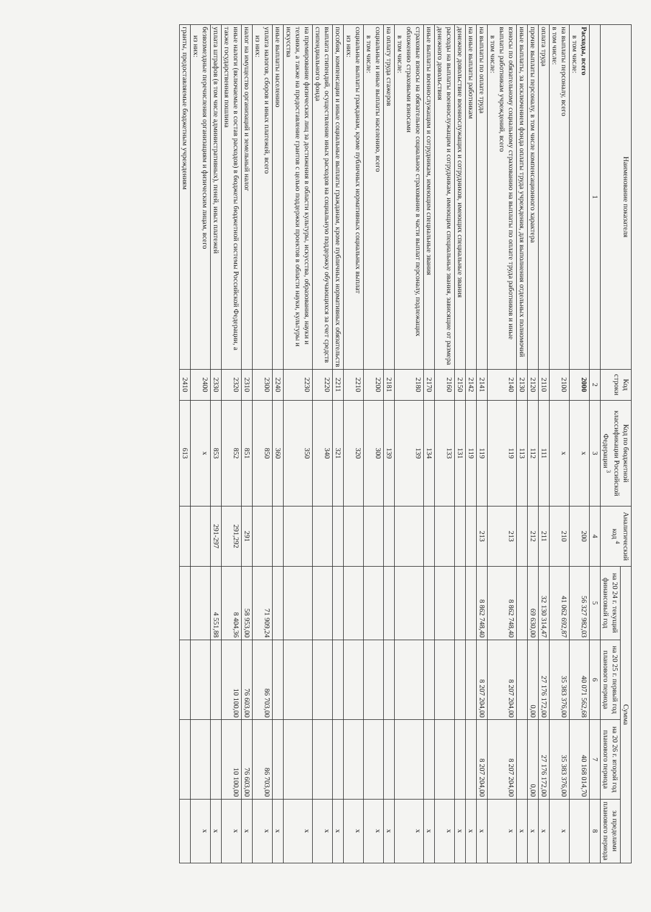| Наименование показателя | Код строки | Код по бюджетной классификации Российской Федерации <sup>3</sup> | Аналитический код <sup>4</sup> | Сумма | | | |
| --- | --- | --- | --- | --- | --- | --- | --- |
| | | | | на 20 24 г. текущий финансовый год | на 20 25 г. первый год планового периода | на 20 26 г. второй год планового периода | за пределами планового периода |
| 1 | 2 | 3 | 4 | 5 | 6 | 7 | 8 |
| Расходы, всего в том числе: | 2000 | x | 200 | 56 327 982,03 | 40 071 562,68 | 40 168 014,70 | |
| на выплаты персоналу, всего в том числе: | 2100 | x | 210 | 41 062 692,87 | 35 383 376,00 | 35 383 376,00 | x |
| оплата труда | 2110 | 111 | 211 | 32 130 314,47 | 27 176 172,00 | 27 176 172,00 | x |
| прочие выплаты персоналу, в том числе компенсационного характера | 2120 | 112 | 212 | 69 630,00 | 0,00 | 0,00 | x |
| иные выплаты, за исключением фонда оплаты труда учреждения, для выполнения отдельных полномочий | 2130 | 113 | | | | | x |
| взносы по обязательному социальному страхованию на выплаты по оплате труда работников и иные выплаты работникам учреждений, всего в том числе: | 2140 | 119 | 213 | 8 862 748,40 | 8 207 204,00 | 8 207 204,00 | x |
| на выплаты по оплате труда | 2141 | 119 | 213 | 8 862 748,40 | 8 207 204,00 | 8 207 204,00 | x |
| на иные выплаты работникам | 2142 | 119 | | | | | x |
| денежное довольствие военнослужащих и сотрудников, имеющих специальные звания | 2150 | 131 | | | | | x |
| расходы на выплаты военнослужащим и сотрудникам, имеющим специальные звания, зависящие от размера денежного довольствия | 2160 | 133 | | | | | x |
| иные выплаты военнослужащим и сотрудникам, имеющим специальные звания | 2170 | 134 | | | | | x |
| страховые взносы на обязательное социальное страхование в части выплат персоналу, подлежащих обложению страховыми взносами в том числе: | 2180 | 139 | | | | | x |
| на оплату труда стажеров | 2181 | 139 | | | | | x |
| социальные и иные выплаты населению, всего в том числе: | 2200 | 300 | | | | | x |
| социальные выплаты гражданам, кроме публичных нормативных социальных выплат из них: | 2210 | 320 | | | | | x |
| пособия, компенсации и иные социальные выплаты гражданам, кроме публичных нормативных обязательств | 2211 | 321 | | | | | x |
| выплата стипендий, осуществление иных расходов на социальную поддержку обучающихся за счет средств стипендиального фонда | 2220 | 340 | | | | | x |
| на премирование физических лиц за достижения в области культуры, искусства, образования, науки и техники, а также на предоставление грантов с целью поддержки проектов в области науки, культуры и искусства | 2230 | 350 | | | | | x |
| иные выплаты населению | 2240 | 360 | | | | | x |
| уплата налогов, сборов и иных платежей, всего из них: | 2300 | 850 | | 71 909,24 | 86 703,00 | 86 703,00 | x |
| налог на имущество организаций и земельный налог | 2310 | 851 | 291 | 58 953,00 | 76 603,00 | 76 603,00 | x |
| иные налоги (включаемые в состав расходов) в бюджеты бюджетной системы Российской Федерации, а также государственная пошлина | 2320 | 852 | 291,292 | 8 404,36 | 10 100,00 | 10 100,00 | x |
| уплата штрафов (в том числе административных), пеней, иных платежей | 2330 | 853 | 291-297 | 4 551,88 | | | x |
| безвозмездные перечисления организациям и физическим лицам, всего из них: | 2400 | x | | | | | x |
| гранты, предоставляемые бюджетным учреждениям | 2410 | 613 | | | | | |